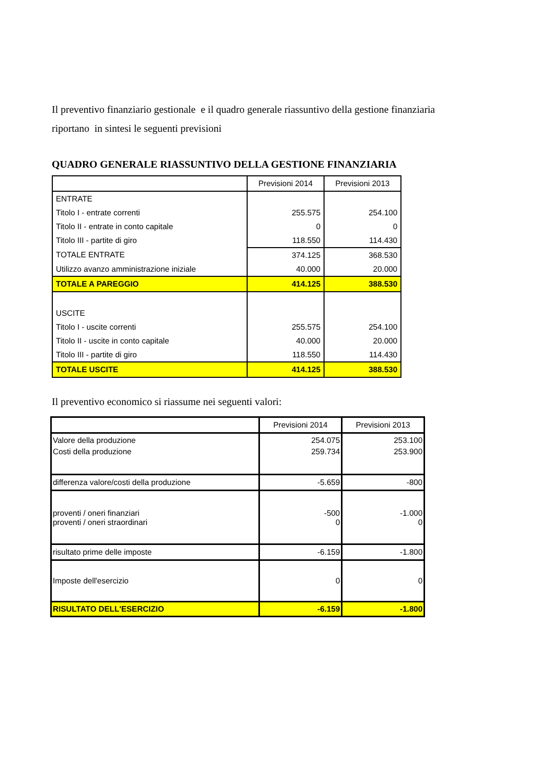Il preventivo finanziario gestionale e il quadro generale riassuntivo della gestione finanziaria riportano in sintesi le seguenti previsioni
QUADRO GENERALE RIASSUNTIVO DELLA GESTIONE FINANZIARIA
| | Previsioni 2014 | Previsioni 2013 |
| ENTRATE | | |
| Titolo I - entrate correnti | 255.575 | 254.100 |
| Titolo II - entrate in conto capitale | 0 | 0 |
| Titolo III - partite di giro | 118.550 | 114.430 |
| TOTALE ENTRATE | 374.125 | 368.530 |
| Utilizzo avanzo amministrazione iniziale | 40.000 | 20.000 |
| TOTALE A PAREGGIO | 414.125 | 388.530 |
| USCITE | | |
| Titolo I - uscite correnti | 255.575 | 254.100 |
| Titolo II - uscite in conto capitale | 40.000 | 20.000 |
| Titolo III - partite di giro | 118.550 | 114.430 |
| TOTALE USCITE | 414.125 | 388.530 |
Il preventivo economico si riassume nei seguenti valori:
| | Previsioni 2014 | Previsioni 2013 |
| Valore della produzione | 254.075 | 253.100 |
| Costi della produzione | 259.734 | 253.900 |
| differenza valore/costi della produzione | -5.659 | -800 |
| proventi / oneri finanziari | -500 | -1.000 |
| proventi / oneri straordinari | 0 | 0 |
| risultato prime delle imposte | -6.159 | -1.800 |
| Imposte dell'esercizio | 0 | 0 |
| RISULTATO DELL'ESERCIZIO | -6.159 | -1.800 |